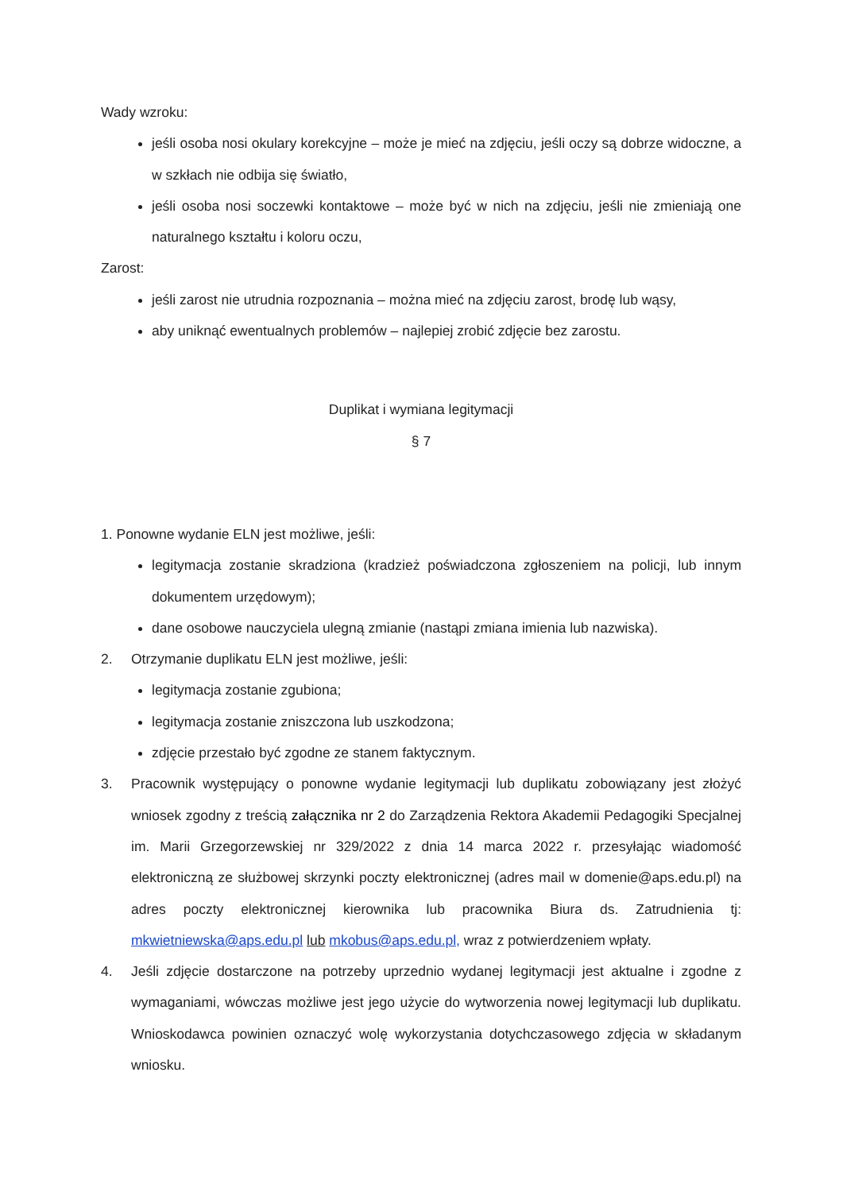Wady wzroku:
jeśli osoba nosi okulary korekcyjne – może je mieć na zdjęciu, jeśli oczy są dobrze widoczne, a w szkłach nie odbija się światło,
jeśli osoba nosi soczewki kontaktowe – może być w nich na zdjęciu, jeśli nie zmieniają one naturalnego kształtu i koloru oczu,
Zarost:
jeśli zarost nie utrudnia rozpoznania – można mieć na zdjęciu zarost, brodę lub wąsy,
aby uniknąć ewentualnych problemów – najlepiej zrobić zdjęcie bez zarostu.
Duplikat i wymiana legitymacji
§ 7
1. Ponowne wydanie ELN jest możliwe, jeśli:
legitymacja zostanie skradziona (kradzież poświadczona zgłoszeniem na policji, lub innym dokumentem urzędowym);
dane osobowe nauczyciela ulegną zmianie (nastąpi zmiana imienia lub nazwiska).
2. Otrzymanie duplikatu ELN jest możliwe, jeśli:
legitymacja zostanie zgubiona;
legitymacja zostanie zniszczona lub uszkodzona;
zdjęcie przestało być zgodne ze stanem faktycznym.
3. Pracownik występujący o ponowne wydanie legitymacji lub duplikatu zobowiązany jest złożyć wniosek zgodny z treścią załącznika nr 2 do Zarządzenia Rektora Akademii Pedagogiki Specjalnej im. Marii Grzegorzewskiej nr 329/2022 z dnia 14 marca 2022 r. przesyłając wiadomość elektroniczną ze służbowej skrzynki poczty elektronicznej (adres mail w domenie@aps.edu.pl) na adres poczty elektronicznej kierownika lub pracownika Biura ds. Zatrudnienia tj: mkwietniewska@aps.edu.pl lub mkobus@aps.edu.pl, wraz z potwierdzeniem wpłaty.
4. Jeśli zdjęcie dostarczone na potrzeby uprzednio wydanej legitymacji jest aktualne i zgodne z wymaganiami, wówczas możliwe jest jego użycie do wytworzenia nowej legitymacji lub duplikatu. Wnioskodawca powinien oznaczyć wolę wykorzystania dotychczasowego zdjęcia w składanym wniosku.